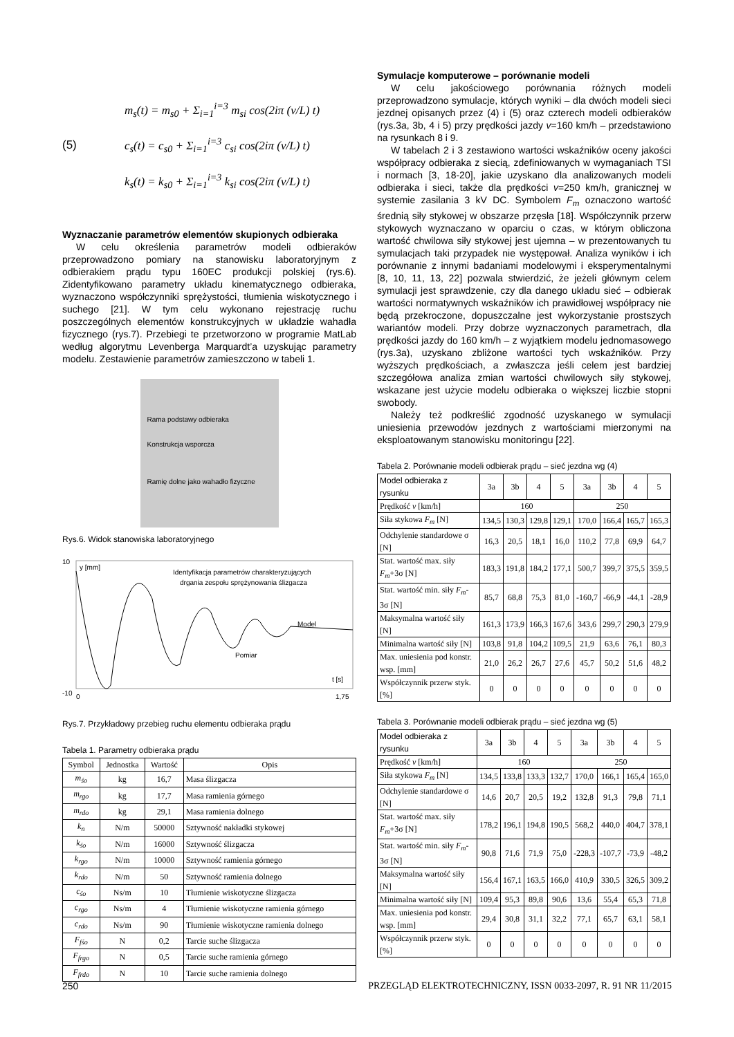(5)
m<sub>s</sub>(t) = m<sub>s0</sub> + Σ<sub>i=1</sub><sup>i=3</sup> m<sub>si</sub> cos(2iπ (v/L) t)
c<sub>s</sub>(t) = c<sub>s0</sub> + Σ<sub>i=1</sub><sup>i=3</sup> c<sub>si</sub> cos(2iπ (v/L) t)
k<sub>s</sub>(t) = k<sub>s0</sub> + Σ<sub>i=1</sub><sup>i=3</sup> k<sub>si</sub> cos(2iπ (v/L) t)
Wyznaczanie parametrów elementów skupionych odbieraka
W celu określenia parametrów modeli odbieraków przeprowadzono pomiary na stanowisku laboratoryjnym z odbierakiem prądu typu 160EC produkcji polskiej (rys.6). Zidentyfikowano parametry układu kinematycznego odbieraka, wyznaczono współczynniki sprężystości, tłumienia wiskotycznego i suchego [21]. W tym celu wykonano rejestrację ruchu poszczególnych elementów konstrukcyjnych w układzie wahadła fizycznego (rys.7). Przebiegi te przetworzono w programie MatLab według algorytmu Levenberga Marquardt’a uzyskując parametry modelu. Zestawienie parametrów zamieszczono w tabeli 1.
Rama podstawy odbieraka
Konstrukcja wsporcza
Ramię dolne jako wahadło fizyczne
Rys.6. Widok stanowiska laboratoryjnego
10
-10
0
1,75
y [mm]
Identyfikacja parametrów charakteryzujących
drgania zespołu sprężynowania ślizgacza
Model
Pomiar
t [s]
Rys.7. Przykładowy przebieg ruchu elementu odbieraka prądu
Tabela 1. Parametry odbieraka prądu
| Symbol | Jednostka | Wartość | Opis |
| --- | --- | --- | --- |
| m<sub>śo</sub> | kg | 16,7 | Masa ślizgacza |
| m<sub>rgo</sub> | kg | 17,7 | Masa ramienia górnego |
| m<sub>rdo</sub> | kg | 29,1 | Masa ramienia dolnego |
| k<sub>n</sub> | N/m | 50000 | Sztywność nakładki stykowej |
| k<sub>śo</sub> | N/m | 16000 | Sztywność ślizgacza |
| k<sub>rgo</sub> | N/m | 10000 | Sztywność ramienia górnego |
| k<sub>rdo</sub> | N/m | 50 | Sztywność ramienia dolnego |
| c<sub>śo</sub> | Ns/m | 10 | Tłumienie wiskotyczne ślizgacza |
| c<sub>rgo</sub> | Ns/m | 4 | Tłumienie wiskotyczne ramienia górnego |
| c<sub>rdo</sub> | Ns/m | 90 | Tłumienie wiskotyczne ramienia dolnego |
| F<sub>fśo</sub> | N | 0,2 | Tarcie suche ślizgacza |
| F<sub>frgo</sub> | N | 0,5 | Tarcie suche ramienia górnego |
| F<sub>frdo</sub> | N | 10 | Tarcie suche ramienia dolnego |
Symulacje komputerowe – porównanie modeli
W celu jakościowego porównania różnych modeli przeprowadzono symulacje, których wyniki – dla dwóch modeli sieci jezdnej opisanych przez (4) i (5) oraz czterech modeli odbieraków (rys.3a, 3b, 4 i 5) przy prędkości jazdy v=160 km/h – przedstawiono na rysunkach 8 i 9.
W tabelach 2 i 3 zestawiono wartości wskaźników oceny jakości współpracy odbieraka z siecią, zdefiniowanych w wymaganiach TSI i normach [3, 18-20], jakie uzyskano dla analizowanych modeli odbieraka i sieci, także dla prędkości v=250 km/h, granicznej w systemie zasilania 3 kV DC. Symbolem F<sub>m</sub> oznaczono wartość średnią siły stykowej w obszarze przęsła [18]. Współczynnik przerw stykowych wyznaczano w oparciu o czas, w którym obliczona wartość chwilowa siły stykowej jest ujemna – w prezentowanych tu symulacjach taki przypadek nie występował. Analiza wyników i ich porównanie z innymi badaniami modelowymi i eksperymentalnymi [8, 10, 11, 13, 22] pozwala stwierdzić, że jeżeli głównym celem symulacji jest sprawdzenie, czy dla danego układu sieć – odbierak wartości normatywnych wskaźników ich prawidłowej współpracy nie będą przekroczone, dopuszczalne jest wykorzystanie prostszych wariantów modeli. Przy dobrze wyznaczonych parametrach, dla prędkości jazdy do 160 km/h – z wyjątkiem modelu jednomasowego (rys.3a), uzyskano zbliżone wartości tych wskaźników. Przy wyższych prędkościach, a zwłaszcza jeśli celem jest bardziej szczegółowa analiza zmian wartości chwilowych siły stykowej, wskazane jest użycie modelu odbieraka o większej liczbie stopni swobody.
Należy też podkreślić zgodność uzyskanego w symulacji uniesienia przewodów jezdnych z wartościami mierzonymi na eksploatowanym stanowisku monitoringu [22].
Tabela 2. Porównanie modeli odbierak prądu – sieć jezdna wg (4)
| Model odbieraka z rysunku | 3a | 3b | 4 | 5 | 3a | 3b | 4 | 5 |
| Prędkość v [km/h] | 160 | | | | 250 | | | |
| Siła stykowa F<sub>m</sub> [N] | 134,5 | 130,3 | 129,8 | 129,1 | 170,0 | 166,4 | 165,7 | 165,3 |
| Odchylenie standardowe σ [N] | 16,3 | 20,5 | 18,1 | 16,0 | 110,2 | 77,8 | 69,9 | 64,7 |
| Stat. wartość max. siły F<sub>m</sub> +3σ [N] | 183,3 | 191,8 | 184,2 | 177,1 | 500,7 | 399,7 | 375,5 | 359,5 |
| Stat. wartość min. siły F<sub>m</sub> -3σ [N] | 85,7 | 68,8 | 75,3 | 81,0 | -160,7 | -66,9 | -44,1 | -28,9 |
| Maksymalna wartość siły [N] | 161,3 | 173,9 | 166,3 | 167,6 | 343,6 | 299,7 | 290,3 | 279,9 |
| Minimalna wartość siły [N] | 103,8 | 91,8 | 104,2 | 109,5 | 21,9 | 63,6 | 76,1 | 80,3 |
| Max. uniesienia pod konstr. wsp. [mm] | 21,0 | 26,2 | 26,7 | 27,6 | 45,7 | 50,2 | 51,6 | 48,2 |
| Współczynnik przerw styk. [%] | 0 | 0 | 0 | 0 | 0 | 0 | 0 | 0 |
Tabela 3. Porównanie modeli odbierak prądu – sieć jezdna wg (5)
| Model odbieraka z rysunku | 3a | 3b | 4 | 5 | 3a | 3b | 4 | 5 |
| Prędkość v [km/h] | 160 | | | | 250 | | | |
| Siła stykowa F<sub>m</sub> [N] | 134,5 | 133,8 | 133,3 | 132,7 | 170,0 | 166,1 | 165,4 | 165,0 |
| Odchylenie standardowe σ [N] | 14,6 | 20,7 | 20,5 | 19,2 | 132,8 | 91,3 | 79,8 | 71,1 |
| Stat. wartość max. siły F<sub>m</sub> +3σ [N] | 178,2 | 196,1 | 194,8 | 190,5 | 568,2 | 440,0 | 404,7 | 378,1 |
| Stat. wartość min. siły F<sub>m</sub> -3σ [N] | 90,8 | 71,6 | 71,9 | 75,0 | -228,3 | -107,7 | -73,9 | -48,2 |
| Maksymalna wartość siły [N] | 156,4 | 167,1 | 163,5 | 166,0 | 410,9 | 330,5 | 326,5 | 309,2 |
| Minimalna wartość siły [N] | 109,4 | 95,3 | 89,8 | 90,6 | 13,6 | 55,4 | 65,3 | 71,8 |
| Max. uniesienia pod konstr. wsp. [mm] | 29,4 | 30,8 | 31,1 | 32,2 | 77,1 | 65,7 | 63,1 | 58,1 |
| Współczynnik przerw styk. [%] | 0 | 0 | 0 | 0 | 0 | 0 | 0 | 0 |
250 PRZEGLĄD ELEKTROTECHNICZNY, ISSN 0033-2097, R. 91 NR 11/2015